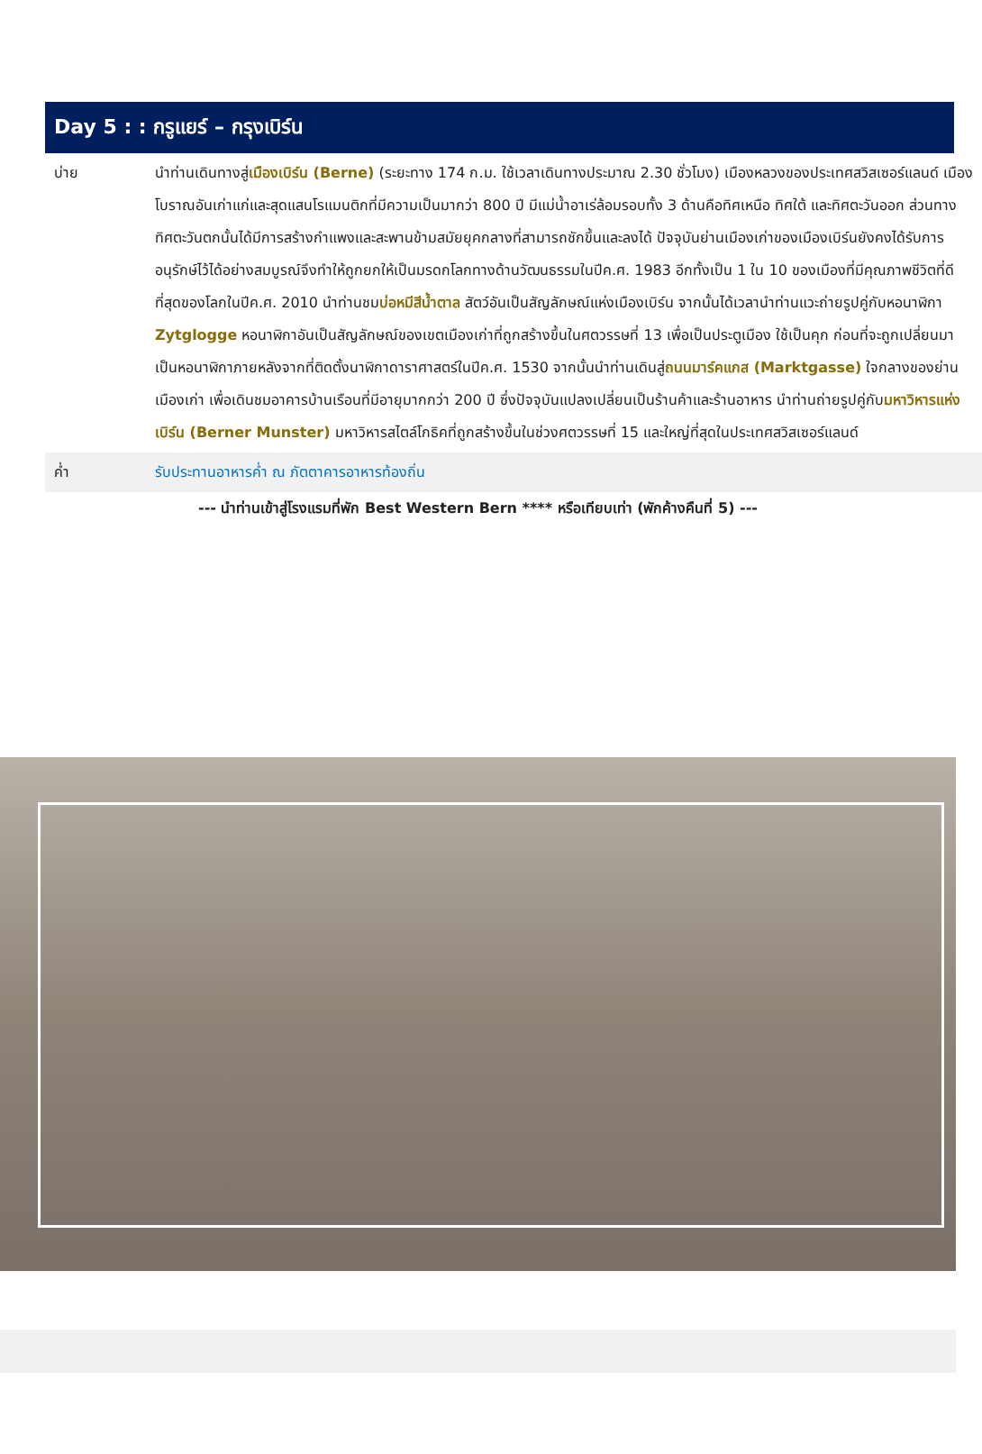Day 5 : : กรูแยร์ – กรุงเบิร์น
| บ่าย | นำท่านเดินทางสู่ เมืองเบิร์น (Berne) (ระยะทาง 174 ก.ม. ใช้เวลาเดินทางประมาณ 2.30 ชั่วโมง) เมืองหลวงของประเทศสวิสเซอร์แลนด์ เมืองโบราณอันเก่าแก่และสุดแสนโรแมนติกที่มีความเป็นมากว่า 800 ปี มีแม่น้ำอาเร่ล้อมรอบทั้ง 3 ด้านคือทิศเหนือ ทิศใต้ และทิศตะวันออก ส่วนทางทิศตะวันตกนั้นได้มีการสร้างกำแพงและสะพานข้ามสมัยยุคกลางที่สามารถชักขึ้นและลงได้ ปัจจุบันย่านเมืองเก่าของเมืองเบิร์นยังคงได้รับการอนุรักษ์ไว้ได้อย่างสมบูรณ์จึงทำให้ถูกยกให้เป็นมรดกโลกทางด้านวัฒนธรรมในปีค.ศ. 1983 อีกทั้งเป็น 1 ใน 10 ของเมืองที่มีคุณภาพชีวิตที่ดีที่สุดของโลกในปีค.ศ. 2010 นำท่านชม บ่อหมีสีน้ำตาล สัตว์อันเป็นสัญลักษณ์แห่งเมืองเบิร์น จากนั้นได้เวลานำท่านแวะถ่ายรูปคู่กับหอนาฬิกา Zytglogge หอนาฬิกาอันเป็นสัญลักษณ์ของเขตเมืองเก่าที่ถูกสร้างขึ้นในศตวรรษที่ 13 เพื่อเป็นประตูเมือง ใช้เป็นคุก ก่อนที่จะถูกเปลี่ยนมาเป็นหอนาฬิกาภายหลังจากที่ติดตั้งนาฬิกาดาราศาสตร์ในปีค.ศ. 1530 จากนั้นนำท่านเดินสู่ ถนนมาร์คแกส (Marktgasse) ใจกลางของย่านเมืองเก่า เพื่อเดินชมอาคารบ้านเรือนที่มีอายุมากกว่า 200 ปี ซึ่งปัจจุบันแปลงเปลี่ยนเป็นร้านค้าและร้านอาหาร นำท่านถ่ายรูปคู่กับ มหาวิหารแห่งเบิร์น (Berner Munster) มหาวิหารสไตล์โกธิคที่ถูกสร้างขึ้นในช่วงศตวรรษที่ 15 และใหญ่ที่สุดในประเทศสวิสเซอร์แลนด์ |
| ค่ำ | รับประทานอาหารค่ำ ณ ภัตตาคารอาหารท้องถิ่น |
--- นำท่านเข้าสู่โรงแรมที่พัก Best Western Bern **** หรือเทียบเท่า (พักค้างคืนที่ 5) ---